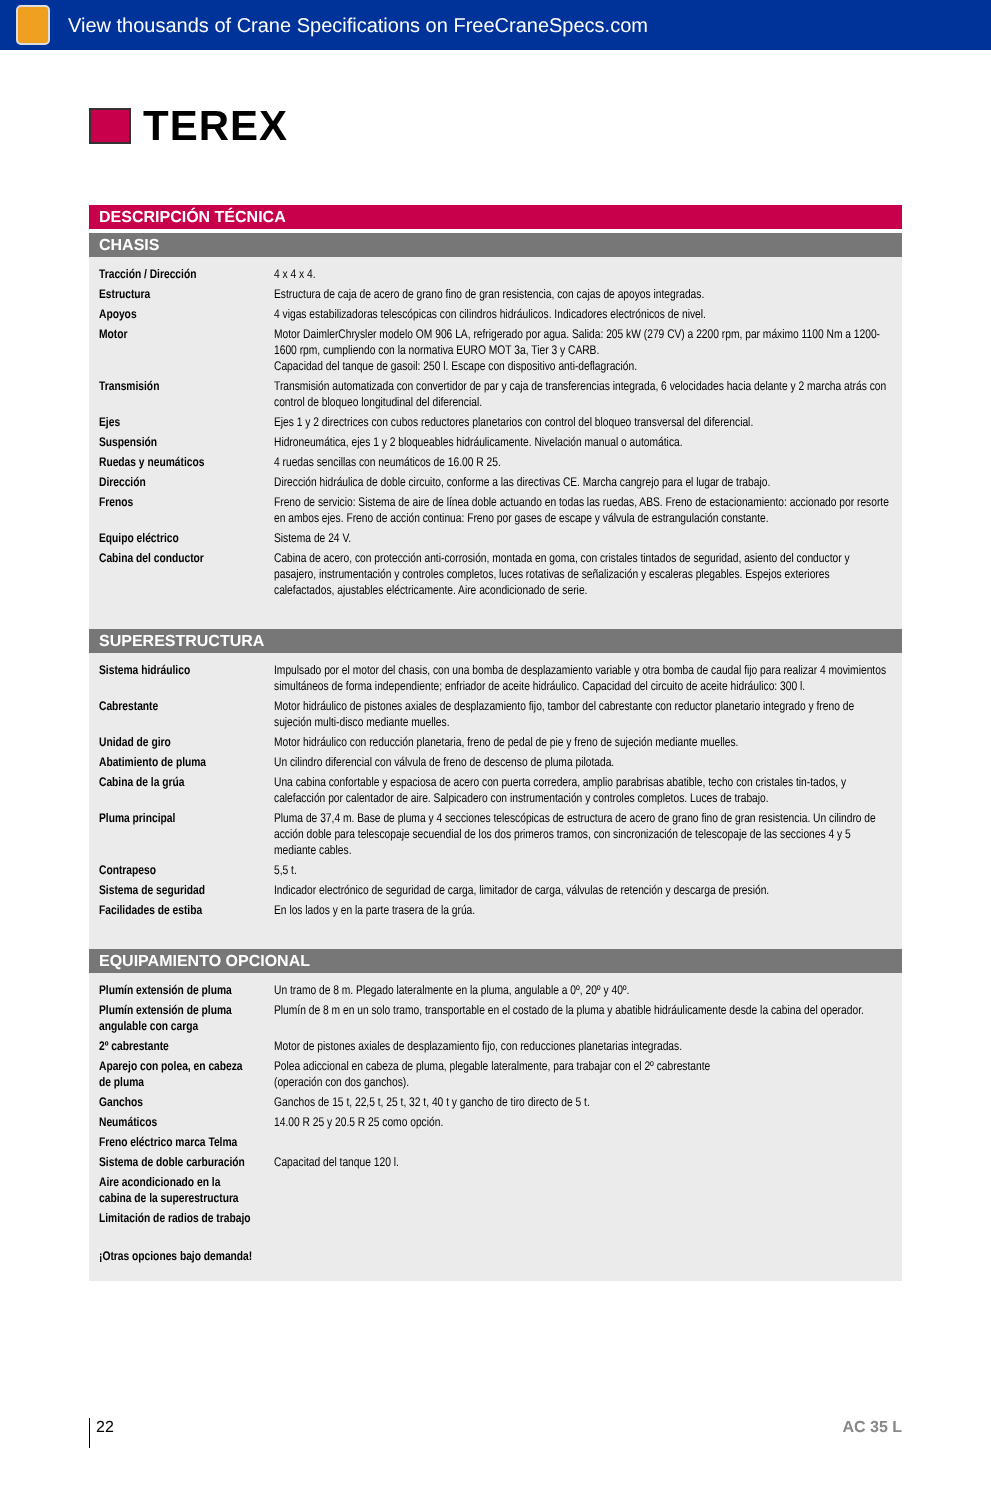View thousands of Crane Specifications on FreeCraneSpecs.com
TEREX
DESCRIPCIÓN TÉCNICA
CHASIS
| Tracción / Dirección | 4 x 4 x 4. |
| Estructura | Estructura de caja de acero de grano fino de gran resistencia, con cajas de apoyos integradas. |
| Apoyos | 4 vigas estabilizadoras telescópicas con cilindros hidráulicos. Indicadores electrónicos de nivel. |
| Motor | Motor DaimlerChrysler modelo OM 906 LA, refrigerado por agua. Salida: 205 kW (279 CV) a 2200 rpm, par máximo 1100 Nm a 1200-1600 rpm, cumpliendo con la normativa EURO MOT 3a, Tier 3 y CARB. Capacidad del tanque de gasoil: 250 l. Escape con dispositivo anti-deflagración. |
| Transmisión | Transmisión automatizada con convertidor de par y caja de transferencias integrada, 6 velocidades hacia delante y 2 marcha atrás con control de bloqueo longitudinal del diferencial. |
| Ejes | Ejes 1 y 2 directrices con cubos reductores planetarios con control del bloqueo transversal del diferencial. |
| Suspensión | Hidroneumática, ejes 1 y 2 bloqueables hidráulicamente. Nivelación manual o automática. |
| Ruedas y neumáticos | 4 ruedas sencillas con neumáticos de 16.00 R 25. |
| Dirección | Dirección hidráulica de doble circuito, conforme a las directivas CE. Marcha cangrejo para el lugar de trabajo. |
| Frenos | Freno de servicio: Sistema de aire de línea doble actuando en todas las ruedas, ABS. Freno de estacionamiento: accionado por resorte en ambos ejes. Freno de acción continua: Freno por gases de escape y válvula de estrangulación constante. |
| Equipo eléctrico | Sistema de 24 V. |
| Cabina del conductor | Cabina de acero, con protección anti-corrosión, montada en goma, con cristales tintados de seguridad, asiento del conductor y pasajero, instrumentación y controles completos, luces rotativas de señalización y escaleras plegables. Espejos exteriores calefactados, ajustables eléctricamente. Aire acondicionado de serie. |
SUPERESTRUCTURA
| Sistema hidráulico | Impulsado por el motor del chasis, con una bomba de desplazamiento variable y otra bomba de caudal fijo para realizar 4 movimientos simultáneos de forma independiente; enfriador de aceite hidráulico. Capacidad del circuito de aceite hidráulico: 300 l. |
| Cabrestante | Motor hidráulico de pistones axiales de desplazamiento fijo, tambor del cabrestante con reductor planetario integrado y freno de sujeción multi-disco mediante muelles. |
| Unidad de giro | Motor hidráulico con reducción planetaria, freno de pedal de pie y freno de sujeción mediante muelles. |
| Abatimiento de pluma | Un cilindro diferencial con válvula de freno de descenso de pluma pilotada. |
| Cabina de la grúa | Una cabina confortable y espaciosa de acero con puerta corredera, amplio parabrisas abatible, techo con cristales tin-tados, y calefacción por calentador de aire. Salpicadero con instrumentación y controles completos. Luces de trabajo. |
| Pluma principal | Pluma de 37,4 m. Base de pluma y 4 secciones telescópicas de estructura de acero de grano fino de gran resistencia. Un cilindro de acción doble para telescopaje secuendial de los dos primeros tramos, con sincronización de telescopaje de las secciones 4 y 5 mediante cables. |
| Contrapeso | 5,5 t. |
| Sistema de seguridad | Indicador electrónico de seguridad de carga, limitador de carga, válvulas de retención y descarga de presión. |
| Facilidades de estiba | En los lados y en la parte trasera de la grúa. |
EQUIPAMIENTO OPCIONAL
| Plumín extensión de pluma | Un tramo de 8 m. Plegado lateralmente en la pluma, angulable a 0º, 20º y 40º. |
| Plumín extensión de pluma angulable con carga | Plumín de 8 m en un solo tramo, transportable en el costado de la pluma y abatible hidráulicamente desde la cabina del operador. |
| 2º cabrestante | Motor de pistones axiales de desplazamiento fijo, con reducciones planetarias integradas. |
| Aparejo con polea, en cabeza de pluma | Polea adiccional en cabeza de pluma, plegable lateralmente, para trabajar con el 2º cabrestante (operación con dos ganchos). |
| Ganchos | Ganchos de 15 t, 22,5 t, 25 t, 32 t, 40 t y gancho de tiro directo de 5 t. |
| Neumáticos | 14.00 R 25 y 20.5 R 25 como opción. |
| Freno eléctrico marca Telma | |
| Sistema de doble carburación | Capacitad del tanque 120 l. |
| Aire acondicionado en la cabina de la superestructura | |
| Limitación de radios de trabajo | |
| ¡Otras opciones bajo demanda! | |
22
AC 35 L